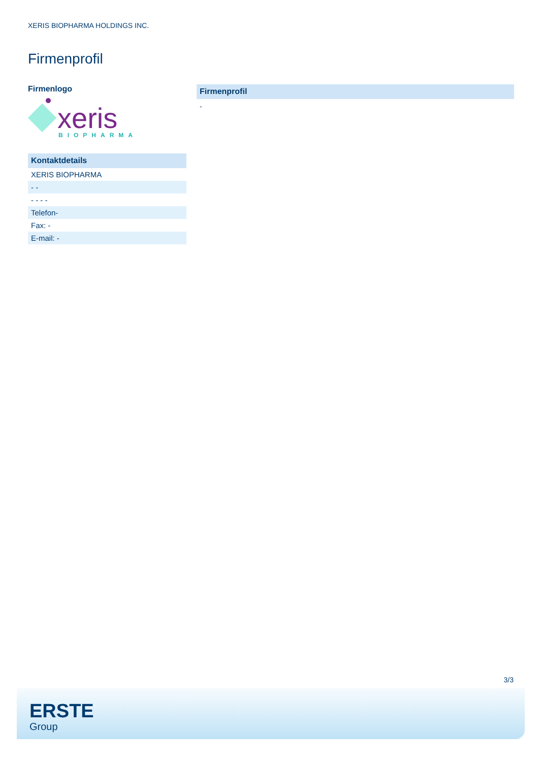XERIS BIOPHARMA HOLDINGS INC.
Firmenprofil
Firmenlogo
xeris
BIOPHARMA
Kontaktdetails
| XERIS BIOPHARMA |
| - - |
| - - - - |
| Telefon- |
| Fax: - |
| E-mail: - |
Firmenprofil
-
3/3
ERSTE
Group